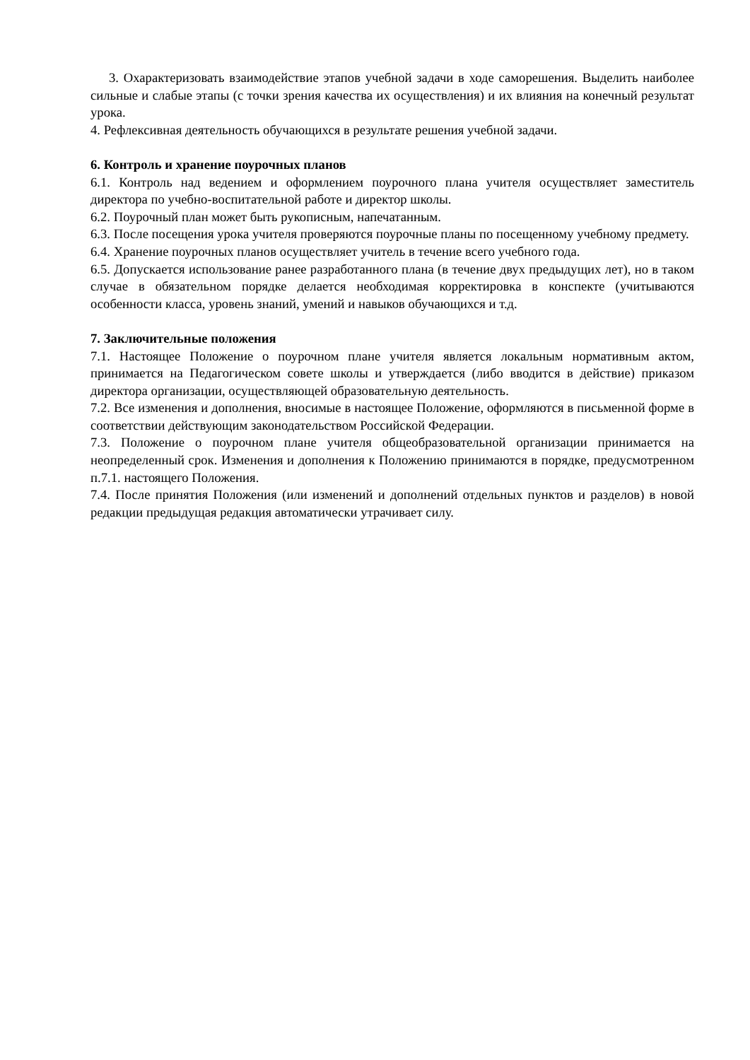3. Охарактеризовать взаимодействие этапов учебной задачи в ходе саморешения. Выделить наиболее сильные и слабые этапы (с точки зрения качества их осуществления) и их влияния на конечный результат урока.
4. Рефлексивная деятельность обучающихся в результате решения учебной задачи.
6. Контроль и хранение поурочных планов
6.1. Контроль над ведением и оформлением поурочного плана учителя осуществляет заместитель директора по учебно-воспитательной работе и директор школы.
6.2. Поурочный план может быть рукописным, напечатанным.
6.3. После посещения урока учителя проверяются поурочные планы по посещенному учебному предмету.
6.4. Хранение поурочных планов осуществляет учитель в течение всего учебного года.
6.5. Допускается использование ранее разработанного плана (в течение двух предыдущих лет), но в таком случае в обязательном порядке делается необходимая корректировка в конспекте (учитываются особенности класса, уровень знаний, умений и навыков обучающихся и т.д.
7. Заключительные положения
7.1. Настоящее Положение о поурочном плане учителя является локальным нормативным актом, принимается на Педагогическом совете школы и утверждается (либо вводится в действие) приказом директора организации, осуществляющей образовательную деятельность.
7.2. Все изменения и дополнения, вносимые в настоящее Положение, оформляются в письменной форме в соответствии действующим законодательством Российской Федерации.
7.3. Положение о поурочном плане учителя общеобразовательной организации принимается на неопределенный срок. Изменения и дополнения к Положению принимаются в порядке, предусмотренном п.7.1. настоящего Положения.
7.4. После принятия Положения (или изменений и дополнений отдельных пунктов и разделов) в новой редакции предыдущая редакция автоматически утрачивает силу.